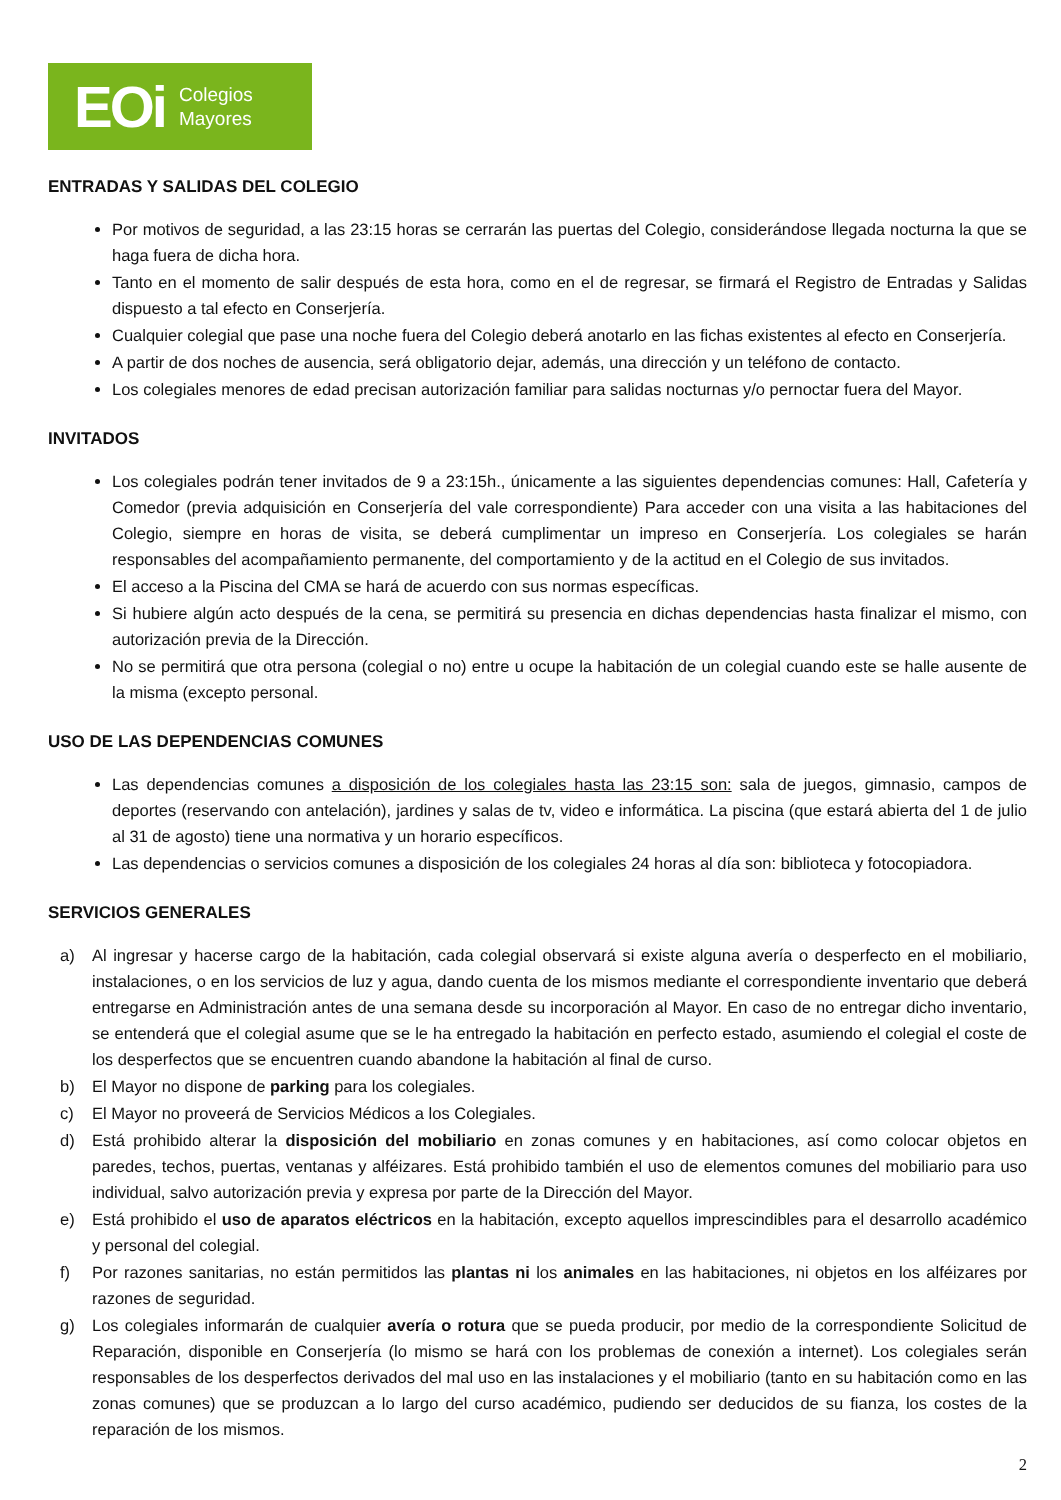EOi Colegios
Mayores
ENTRADAS Y SALIDAS DEL COLEGIO
Por motivos de seguridad, a las 23:15 horas se cerrarán las puertas del Colegio, considerándose llegada nocturna la que se haga fuera de dicha hora.
Tanto en el momento de salir después de esta hora, como en el de regresar, se firmará el Registro de Entradas y Salidas dispuesto a tal efecto en Conserjería.
Cualquier colegial que pase una noche fuera del Colegio deberá anotarlo en las fichas existentes al efecto en Conserjería.
A partir de dos noches de ausencia, será obligatorio dejar, además, una dirección y un teléfono de contacto.
Los colegiales menores de edad precisan autorización familiar para salidas nocturnas y/o pernoctar fuera del Mayor.
INVITADOS
Los colegiales podrán tener invitados de 9 a 23:15h., únicamente a las siguientes dependencias comunes: Hall, Cafetería y Comedor (previa adquisición en Conserjería del vale correspondiente) Para acceder con una visita a las habitaciones del Colegio, siempre en horas de visita, se deberá cumplimentar un impreso en Conserjería. Los colegiales se harán responsables del acompañamiento permanente, del comportamiento y de la actitud en el Colegio de sus invitados.
El acceso a la Piscina del CMA se hará de acuerdo con sus normas específicas.
Si hubiere algún acto después de la cena, se permitirá su presencia en dichas dependencias hasta finalizar el mismo, con autorización previa de la Dirección.
No se permitirá que otra persona (colegial o no) entre u ocupe la habitación de un colegial cuando este se halle ausente de la misma (excepto personal.
USO DE LAS DEPENDENCIAS COMUNES
Las dependencias comunes a disposición de los colegiales hasta las 23:15 son: sala de juegos, gimnasio, campos de deportes (reservando con antelación), jardines y salas de tv, video e informática. La piscina (que estará abierta del 1 de julio al 31 de agosto) tiene una normativa y un horario específicos.
Las dependencias o servicios comunes a disposición de los colegiales 24 horas al día son: biblioteca y fotocopiadora.
SERVICIOS GENERALES
a) Al ingresar y hacerse cargo de la habitación, cada colegial observará si existe alguna avería o desperfecto en el mobiliario, instalaciones, o en los servicios de luz y agua, dando cuenta de los mismos mediante el correspondiente inventario que deberá entregarse en Administración antes de una semana desde su incorporación al Mayor. En caso de no entregar dicho inventario, se entenderá que el colegial asume que se le ha entregado la habitación en perfecto estado, asumiendo el colegial el coste de los desperfectos que se encuentren cuando abandone la habitación al final de curso.
b) El Mayor no dispone de parking para los colegiales.
c) El Mayor no proveerá de Servicios Médicos a los Colegiales.
d) Está prohibido alterar la disposición del mobiliario en zonas comunes y en habitaciones, así como colocar objetos en paredes, techos, puertas, ventanas y alféizares. Está prohibido también el uso de elementos comunes del mobiliario para uso individual, salvo autorización previa y expresa por parte de la Dirección del Mayor.
e) Está prohibido el uso de aparatos eléctricos en la habitación, excepto aquellos imprescindibles para el desarrollo académico y personal del colegial.
f) Por razones sanitarias, no están permitidos las plantas ni los animales en las habitaciones, ni objetos en los alféizares por razones de seguridad.
g) Los colegiales informarán de cualquier avería o rotura que se pueda producir, por medio de la correspondiente Solicitud de Reparación, disponible en Conserjería (lo mismo se hará con los problemas de conexión a internet). Los colegiales serán responsables de los desperfectos derivados del mal uso en las instalaciones y el mobiliario (tanto en su habitación como en las zonas comunes) que se produzcan a lo largo del curso académico, pudiendo ser deducidos de su fianza, los costes de la reparación de los mismos.
2